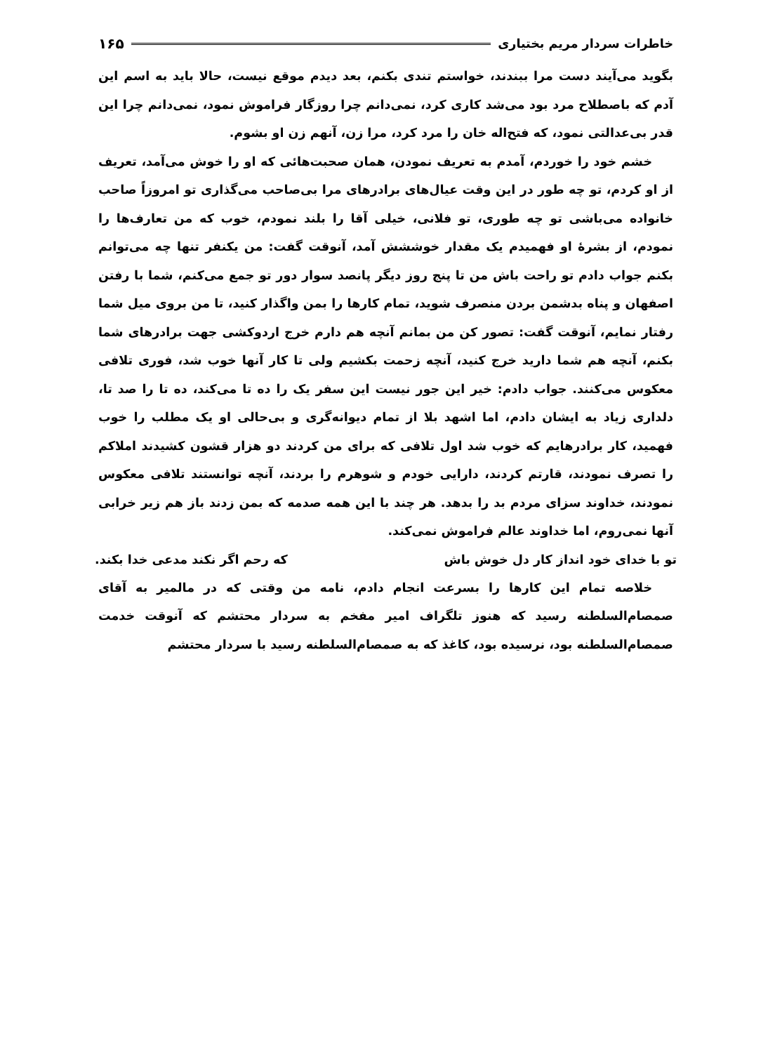خاطرات سردار مریم بختیاری ۱۶۵
بگوید می‌آیند دست مرا ببندند، خواستم تندی بکنم، بعد دیدم موقع نیست، حالا باید به اسم این آدم که باصطلاح مرد بود می‌شد کاری کرد، نمی‌دانم چرا روزگار فراموش نمود، نمی‌دانم چرا این قدر بی‌عدالتی نمود، که فتح‌اله خان را مرد کرد، مرا زن، آنهم زن او بشوم.
خشم خود را خوردم، آمدم به تعریف نمودن، همان صحبت‌هائی که او را خوش می‌آمد، تعریف از او کردم، تو چه طور در این وقت عیال‌های برادرهای مرا بی‌صاحب می‌گذاری تو امروزاً صاحب خانواده می‌باشی تو چه طوری، تو فلانی، خیلی آقا را بلند نمودم، خوب که من تعارف‌ها را نمودم، از بشرهٔ او فهمیدم یک مقدار خوششش آمد، آنوقت گفت: من یکنفر تنها چه می‌توانم بکنم جواب دادم تو راحت باش من تا پنج روز دیگر پانصد سوار دور تو جمع می‌کنم، شما با رفتن اصفهان و پناه بدشمن بردن منصرف شوید، تمام کارها را بمن واگذار کنید، تا من بروی میل شما رفتار نمایم، آنوقت گفت: تصور کن من بمانم آنچه هم دارم خرج اردوکشی جهت برادرهای شما بکنم، آنچه هم شما دارید خرج کنید، آنچه زحمت بکشیم ولی تا کار آنها خوب شد، فوری تلافی معکوس می‌کنند. جواب دادم: خیر این جور نیست این سفر یک را ده تا می‌کند، ده تا را صد تا، دلداری زیاد به ایشان دادم، اما اشهد بلا از تمام دیوانه‌گری و بی‌حالی او یک مطلب را خوب فهمید، کار برادرهایم که خوب شد اول تلافی که برای من کردند دو هزار قشون کشیدند املاکم را تصرف نمودند، قارتم کردند، دارایی خودم و شوهرم را بردند، آنچه توانستند تلافی معکوس نمودند، خداوند سزای مردم بد را بدهد. هر چند با این همه صدمه که بمن زدند باز هم زیر خرابی آنها نمی‌روم، اما خداوند عالم فراموش نمی‌کند.
تو با خدای خود انداز کار دل خوش باش که رحم اگر نکند مدعی خدا بکند.
خلاصه تمام این کارها را بسرعت انجام دادم، نامه من وقتی که در مالمیر به آقای صمصام‌السلطنه رسید که هنوز تلگراف امیر مفخم به سردار محتشم که آنوقت خدمت صمصام‌السلطنه بود، نرسیده بود، کاغذ که به صمصام‌السلطنه رسید با سردار محتشم